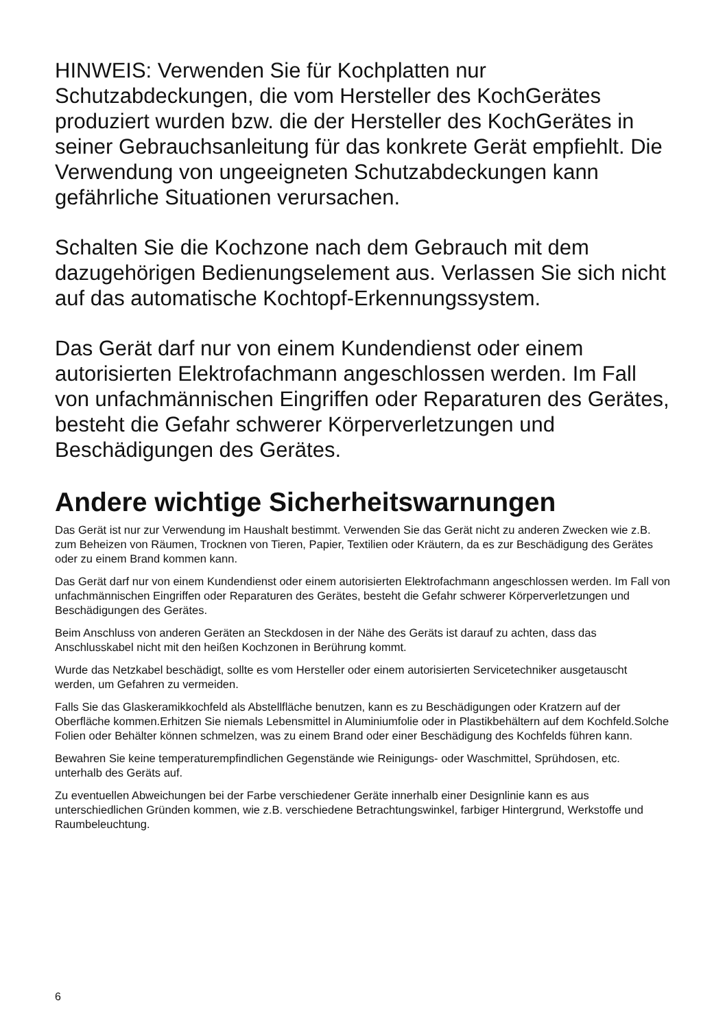HINWEIS: Verwenden Sie für Kochplatten nur Schutzabdeckungen, die vom Hersteller des KochGerätes produziert wurden bzw. die der Hersteller des KochGerätes in seiner Gebrauchsanleitung für das konkrete Gerät empfiehlt. Die Verwendung von ungeeigneten Schutzabdeckungen kann gefährliche Situationen verursachen.
Schalten Sie die Kochzone nach dem Gebrauch mit dem dazugehörigen Bedienungselement aus. Verlassen Sie sich nicht auf das automatische Kochtopf-Erkennungssystem.
Das Gerät darf nur von einem Kundendienst oder einem autorisierten Elektrofachmann angeschlossen werden. Im Fall von unfachmännischen Eingriffen oder Reparaturen des Gerätes, besteht die Gefahr schwerer Körperverletzungen und Beschädigungen des Gerätes.
Andere wichtige Sicherheitswarnungen
Das Gerät ist nur zur Verwendung im Haushalt bestimmt. Verwenden Sie das Gerät nicht zu anderen Zwecken wie z.B. zum Beheizen von Räumen, Trocknen von Tieren, Papier, Textilien oder Kräutern, da es zur Beschädigung des Gerätes oder zu einem Brand kommen kann.
Das Gerät darf nur von einem Kundendienst oder einem autorisierten Elektrofachmann angeschlossen werden. Im Fall von unfachmännischen Eingriffen oder Reparaturen des Gerätes, besteht die Gefahr schwerer Körperverletzungen und Beschädigungen des Gerätes.
Beim Anschluss von anderen Geräten an Steckdosen in der Nähe des Geräts ist darauf zu achten, dass das Anschlusskabel nicht mit den heißen Kochzonen in Berührung kommt.
Wurde das Netzkabel beschädigt, sollte es vom Hersteller oder einem autorisierten Servicetechniker ausgetauscht werden, um Gefahren zu vermeiden.
Falls Sie das Glaskeramikkochfeld als Abstellfläche benutzen, kann es zu Beschädigungen oder Kratzern auf der Oberfläche kommen.Erhitzen Sie niemals Lebensmittel in Aluminiumfolie oder in Plastikbehältern auf dem Kochfeld.Solche Folien oder Behälter können schmelzen, was zu einem Brand oder einer Beschädigung des Kochfelds führen kann.
Bewahren Sie keine temperaturempfindlichen Gegenstände wie Reinigungs- oder Waschmittel, Sprühdosen, etc. unterhalb des Geräts auf.
Zu eventuellen Abweichungen bei der Farbe verschiedener Geräte innerhalb einer Designlinie kann es aus unterschiedlichen Gründen kommen, wie z.B. verschiedene Betrachtungswinkel, farbiger Hintergrund, Werkstoffe und Raumbeleuchtung.
6